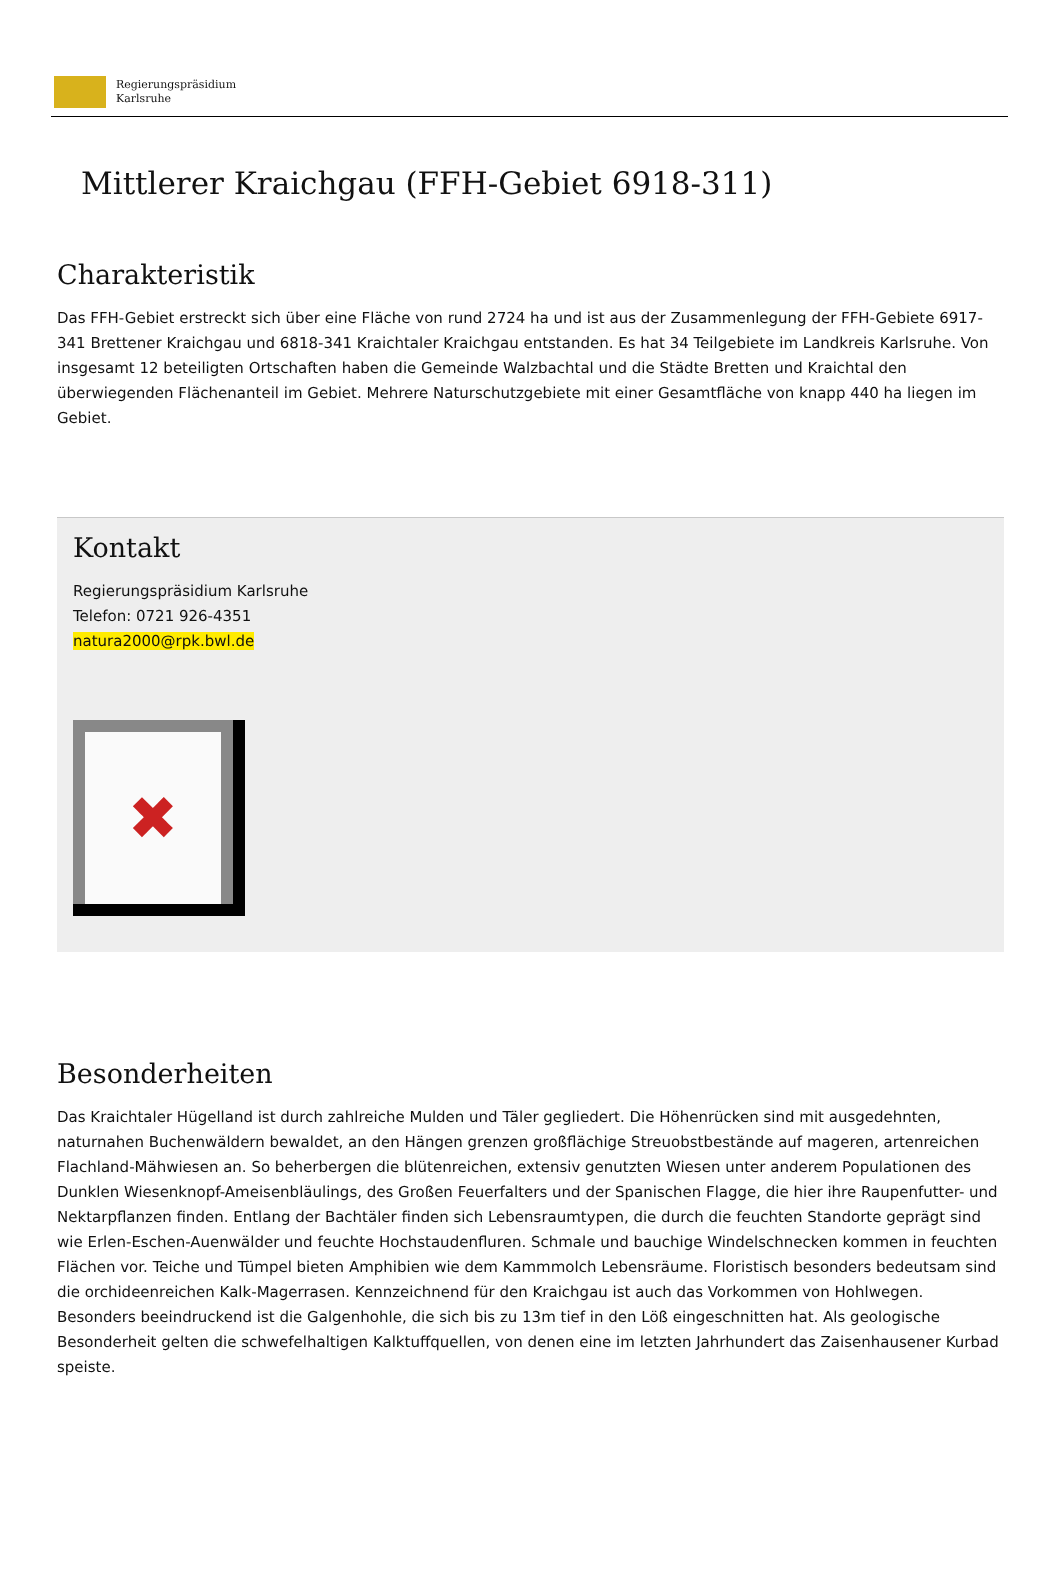Regierungspräsidium
Karlsruhe
Mittlerer Kraichgau (FFH-Gebiet 6918-311)
Charakteristik
Das FFH-Gebiet erstreckt sich über eine Fläche von rund 2724 ha und ist aus der Zusammenlegung der FFH-Gebiete 6917-341 Brettener Kraichgau und 6818-341 Kraichtaler Kraichgau entstanden. Es hat 34 Teilgebiete im Landkreis Karlsruhe. Von insgesamt 12 beteiligten Ortschaften haben die Gemeinde Walzbachtal und die Städte Bretten und Kraichtal den überwiegenden Flächenanteil im Gebiet. Mehrere Naturschutzgebiete mit einer Gesamtfläche von knapp 440 ha liegen im Gebiet.
Kontakt
Regierungspräsidium Karlsruhe
Telefon: 0721 926-4351
natura2000@rpk.bwl.de
✖
Besonderheiten
Das Kraichtaler Hügelland ist durch zahlreiche Mulden und Täler gegliedert. Die Höhenrücken sind mit ausgedehnten, naturnahen Buchenwäldern bewaldet, an den Hängen grenzen großflächige Streuobstbestände auf mageren, artenreichen Flachland-Mähwiesen an. So beherbergen die blütenreichen, extensiv genutzten Wiesen unter anderem Populationen des Dunklen Wiesenknopf-Ameisenbläulings, des Großen Feuerfalters und der Spanischen Flagge, die hier ihre Raupenfutter- und Nektarpflanzen finden. Entlang der Bachtäler finden sich Lebensraumtypen, die durch die feuchten Standorte geprägt sind wie Erlen-Eschen-Auenwälder und feuchte Hochstaudenfluren. Schmale und bauchige Windelschnecken kommen in feuchten Flächen vor. Teiche und Tümpel bieten Amphibien wie dem Kammmolch Lebensräume. Floristisch besonders bedeutsam sind die orchideenreichen Kalk-Magerrasen. Kennzeichnend für den Kraichgau ist auch das Vorkommen von Hohlwegen. Besonders beeindruckend ist die Galgenhohle, die sich bis zu 13m tief in den Löß eingeschnitten hat. Als geologische Besonderheit gelten die schwefelhaltigen Kalktuffquellen, von denen eine im letzten Jahrhundert das Zaisenhausener Kurbad speiste.